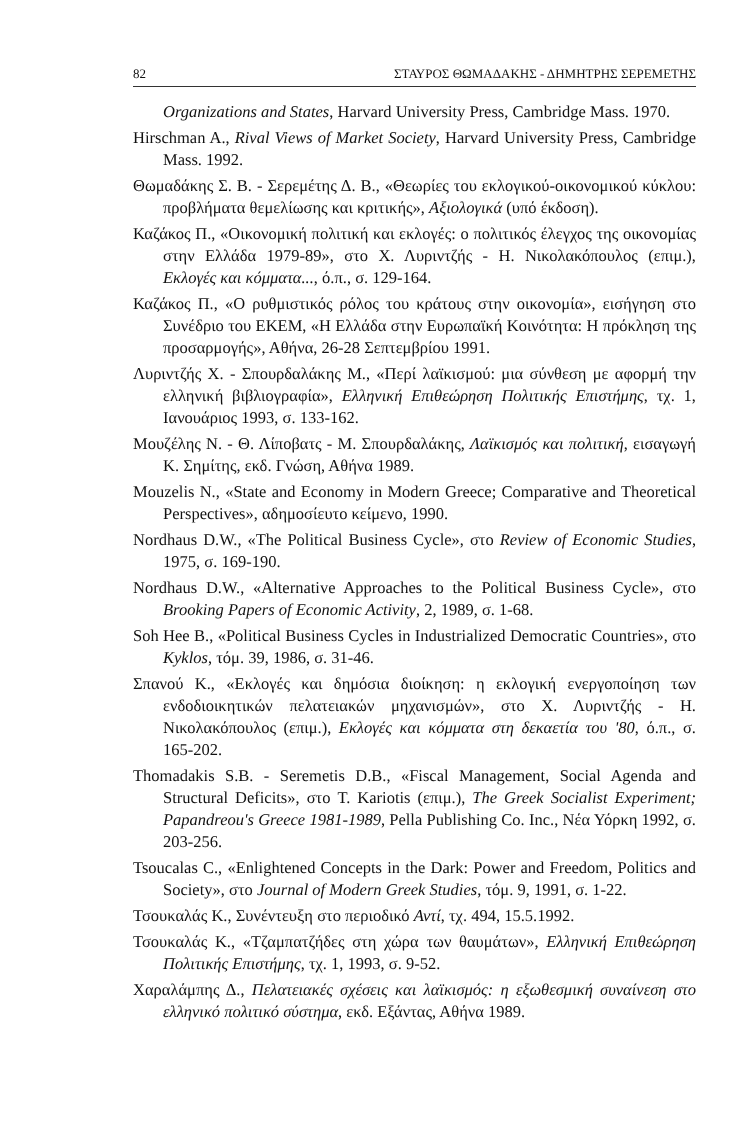82 ΣΤΑΥΡΟΣ ΘΩΜΑΔΑΚΗΣ - ΔΗΜΗΤΡΗΣ ΣΕΡΕΜΕΤΗΣ
Organizations and States, Harvard University Press, Cambridge Mass. 1970.
Hirschman A., Rival Views of Market Society, Harvard University Press, Cambridge Mass. 1992.
Θωμαδάκης Σ. Β. - Σερεμέτης Δ. Β., «Θεωρίες του εκλογικού-οικονομικού κύκλου: προβλήματα θεμελίωσης και κριτικής», Αξιολογικά (υπό έκδοση).
Καζάκος Π., «Οικονομική πολιτική και εκλογές: ο πολιτικός έλεγχος της οικονομίας στην Ελλάδα 1979-89», στο Χ. Λυριντζής - Η. Νικολακόπουλος (επιμ.), Εκλογές και κόμματα..., ό.π., σ. 129-164.
Καζάκος Π., «Ο ρυθμιστικός ρόλος του κράτους στην οικονομία», εισήγηση στο Συνέδριο του ΕΚΕΜ, «Η Ελλάδα στην Ευρωπαϊκή Κοινότητα: Η πρόκληση της προσαρμογής», Αθήνα, 26-28 Σεπτεμβρίου 1991.
Λυριντζής Χ. - Σπουρδαλάκης Μ., «Περί λαϊκισμού: μια σύνθεση με αφορμή την ελληνική βιβλιογραφία», Ελληνική Επιθεώρηση Πολιτικής Επιστήμης, τχ. 1, Ιανουάριος 1993, σ. 133-162.
Μουζέλης Ν. - Θ. Λίποβατς - Μ. Σπουρδαλάκης, Λαϊκισμός και πολιτική, εισαγωγή Κ. Σημίτης, εκδ. Γνώση, Αθήνα 1989.
Mouzelis N., «State and Economy in Modern Greece; Comparative and Theoretical Perspectives», αδημοσίευτο κείμενο, 1990.
Nordhaus D.W., «The Political Business Cycle», στο Review of Economic Studies, 1975, σ. 169-190.
Nordhaus D.W., «Alternative Approaches to the Political Business Cycle», στο Brooking Papers of Economic Activity, 2, 1989, σ. 1-68.
Soh Hee B., «Political Business Cycles in Industrialized Democratic Countries», στο Kyklos, τόμ. 39, 1986, σ. 31-46.
Σπανού Κ., «Εκλογές και δημόσια διοίκηση: η εκλογική ενεργοποίηση των ενδοδιοικητικών πελατειακών μηχανισμών», στο Χ. Λυριντζής - Η. Νικολακόπουλος (επιμ.), Εκλογές και κόμματα στη δεκαετία του '80, ό.π., σ. 165-202.
Thomadakis S.B. - Seremetis D.B., «Fiscal Management, Social Agenda and Structural Deficits», στο T. Kariotis (επιμ.), The Greek Socialist Experiment; Papandreou's Greece 1981-1989, Pella Publishing Co. Inc., Νέα Υόρκη 1992, σ. 203-256.
Tsoucalas C., «Enlightened Concepts in the Dark: Power and Freedom, Politics and Society», στο Journal of Modern Greek Studies, τόμ. 9, 1991, σ. 1-22.
Τσουκαλάς Κ., Συνέντευξη στο περιοδικό Αντί, τχ. 494, 15.5.1992.
Τσουκαλάς Κ., «Τζαμπατζήδες στη χώρα των θαυμάτων», Ελληνική Επιθεώρηση Πολιτικής Επιστήμης, τχ. 1, 1993, σ. 9-52.
Χαραλάμπης Δ., Πελατειακές σχέσεις και λαϊκισμός: η εξωθεσμική συναίνεση στο ελληνικό πολιτικό σύστημα, εκδ. Εξάντας, Αθήνα 1989.